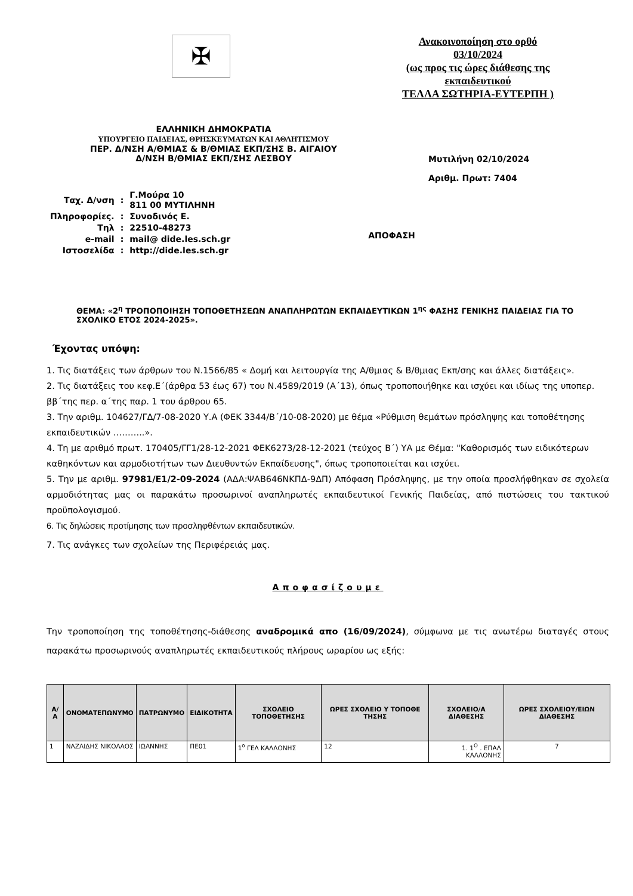✠
Ανακοινοποίηση στο ορθό
03/10/2024
(ως προς τις ώρες διάθεσης της εκπαιδευτικού
ΤΕΛΛΑ ΣΩΤΗΡΙΑ-ΕΥΤΕΡΠΗ )
ΕΛΛΗΝΙΚΗ ΔΗΜΟΚΡΑΤΙΑ
ΥΠΟΥΡΓΕΙΟ ΠΑΙΔΕΙΑΣ, ΘΡΗΣΚΕΥΜΑΤΩΝ ΚΑΙ ΑΘΛΗΤΙΣΜΟΥ
ΠΕΡ. Δ/ΝΣΗ Α/ΘΜΙΑΣ & Β/ΘΜΙΑΣ ΕΚΠ/ΣΗΣ Β. ΑΙΓΑΙΟΥ
Δ/ΝΣΗ Β/ΘΜΙΑΣ ΕΚΠ/ΣΗΣ ΛΕΣΒΟΥ
Μυτιλήνη 02/10/2024
Αριθμ. Πρωτ: 7404
| Ταχ. Δ/νση | : | Γ.Μούρα 10 811 00 ΜΥΤΙΛΗΝΗ |
| Πληροφορίες. | : | Συνοδινός Ε. |
| Τηλ | : | 22510-48273 |
| e-mail | : | mail@ dide.les.sch.gr |
| Ιστοσελίδα | : | http://dide.les.sch.gr |
ΑΠΟΦΑΣΗ
ΘΕΜΑ: «2<sup>η</sup> ΤΡΟΠΟΠΟΙΗΣΗ ΤΟΠΟΘΕΤΗΣΕΩΝ ΑΝΑΠΛΗΡΩΤΩΝ ΕΚΠΑΙΔΕΥΤΙΚΩΝ 1<sup>ης</sup> ΦΑΣΗΣ ΓΕΝΙΚΗΣ ΠΑΙΔΕΙΑΣ ΓΙΑ ΤΟ ΣΧΟΛΙΚΟ ΕΤΟΣ 2024-2025».
Έχοντας υπόψη:
1. Τις διατάξεις των άρθρων του Ν.1566/85 « Δομή και λειτουργία της Α/θμιας & Β/θμιας Εκπ/σης και άλλες διατάξεις».
2. Τις διατάξεις του κεφ.Ε΄(άρθρα 53 έως 67) του Ν.4589/2019 (Α΄13), όπως τροποποιήθηκε και ισχύει και ιδίως της υποπερ. ββ΄της περ. α΄της παρ. 1 του άρθρου 65.
3. Την αριθμ. 104627/ΓΔ/7-08-2020 Υ.Α (ΦΕΚ 3344/Β΄/10-08-2020) με θέμα «Ρύθμιση θεμάτων πρόσληψης και τοποθέτησης εκπαιδευτικών ………..».
4. Τη με αριθμό πρωτ. 170405/ΓΓ1/28-12-2021 ΦΕΚ6273/28-12-2021 (τεύχος Β΄) ΥΑ με Θέμα: "Καθορισμός των ειδικότερων καθηκόντων και αρμοδιοτήτων των Διευθυντών Εκπαίδευσης", όπως τροποποιείται και ισχύει.
5. Την με αριθμ. 97981/Ε1/2-09-2024 (ΑΔΑ:ΨΑΒ646ΝΚΠΔ-9ΔΠ) Απόφαση Πρόσληψης, με την οποία προσλήφθηκαν σε σχολεία αρμοδιότητας μας οι παρακάτω προσωρινοί αναπληρωτές εκπαιδευτικοί Γενικής Παιδείας, από πιστώσεις του τακτικού προϋπολογισμού.
6. Τις δηλώσεις προτίμησης των προσληφθέντων εκπαιδευτικών.
7. Τις ανάγκες των σχολείων της Περιφέρειάς μας.
Αποφασίζουμε
Την τροποποίηση της τοποθέτησης-διάθεσης αναδρομικά απο (16/09/2024), σύμφωνα με τις ανωτέρω διαταγές στους παρακάτω προσωρινούς αναπληρωτές εκπαιδευτικούς πλήρους ωραρίου ως εξής:
| Α/Α | ΟΝΟΜΑΤΕΠΩΝΥΜΟ | ΠΑΤΡΩΝΥΜΟ | ΕΙΔΙΚΟΤΗΤΑ | ΣΧΟΛΕΙΟ ΤΟΠΟΘΕΤΗΣΗΣ | ΩΡΕΣ ΣΧΟΛΕΙΟ Υ ΤΟΠΟΘΕ ΤΗΣΗΣ | ΣΧΟΛΕΙΟ/Α ΔΙΑΘΕΣΗΣ | ΩΡΕΣ ΣΧΟΛΕΙΟΥ/ΕΙΩΝ ΔΙΑΘΕΣΗΣ |
| --- | --- | --- | --- | --- | --- | --- | --- |
| 1 | ΝΑΖΛΙΔΗΣ ΝΙΚΟΛΑΟΣ | ΙΩΑΝΝΗΣ | ΠΕ01 | 1<sup>ο</sup> ΓΕΛ ΚΑΛΛΟΝΗΣ | 12 | 1. 1<sup>Ο</sup> . ΕΠΑΛ ΚΑΛΛΟΝΗΣ | 7 |